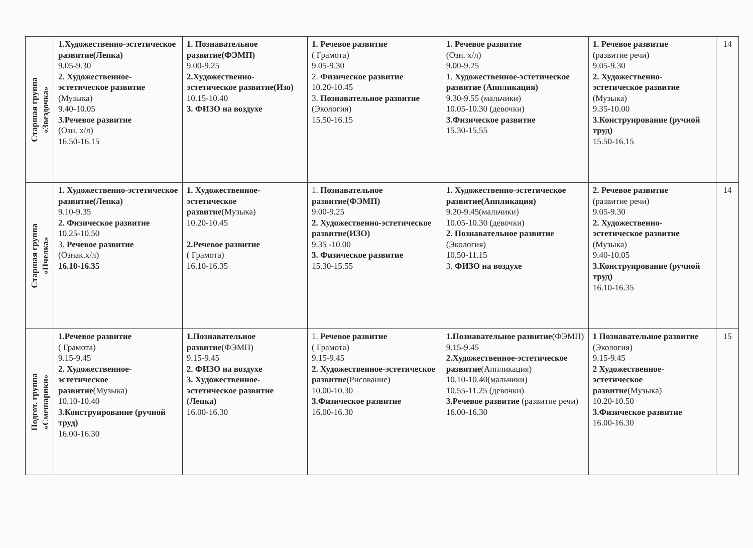| Старшая группа «Звездочка» | 1.Художественно-эстетическое развитие(Лепка) 9.05-9.30 2. Художественное-эстетическое развитие (Музыка) 9.40-10.05 3.Речевое развитие (Озн. х/л) 16.50-16.15 | 1. Познавательное развитие(ФЭМП) 9.00-9.25 2.Художественно-эстетическое развитие(Изо) 10.15-10.40 3. ФИЗО на воздухе | 1. Речевое развитие ( Грамота) 9.05-9.30 2. Физическое развитие 10.20-10.45 3. Познавательное развитие (Экология) 15.50-16.15 | 1. Речевое развитие (Озн. х/л) 9.00-9.25 1. Художественное-эстетическое развитие (Аппликация) 9.30-9.55 (мальчики) 10.05-10.30 (девочки) 3.Физическое развитие 15.30-15.55 | 1. Речевое развитие (развитие речи) 9.05-9.30 2. Художественно-эстетическое развитие (Музыка) 9.35-10.00 3.Конструирование (ручной труд) 15.50-16.15 | 14 |
| Старшая группа «Пчелка» | 1. Художественно-эстетическое развитие(Лепка) 9.10-9.35 2. Физическое развитие 10.25-10.50 3. Речевое развитие (Ознак.х/л) 16.10-16.35 | 1. Художественное-эстетическое развитие (Музыка) 10.20-10.45 2.Речевое развитие ( Грамота) 16.10-16.35 | 1. Познавательное развитие(ФЭМП) 9.00-9.25 2. Художественно-эстетическое развитие(ИЗО) 9.35 -10.00 3. Физическое развитие 15.30-15.55 | 1. Художественно-эстетическое развитие(Аппликация) 9.20-9.45(мальчики) 10.05-10.30 (девочки) 2. Познавательное развитие (Экология) 10.50-11.15 3. ФИЗО на воздухе | 2. Речевое развитие (развитие речи) 9.05-9.30 2. Художественно-эстетическое развитие (Музыка) 9.40-10.05 3.Конструирование (ручной труд) 16.10-16.35 | 14 |
| Подгот. группа «Смешарики» | 1.Речевое развитие ( Грамота) 9.15-9.45 2. Художественное-эстетическое развитие (Музыка) 10.10-10.40 3.Конструирование (ручной труд) 16.00-16.30 | 1.Познавательное развитие (ФЭМП) 9.15-9.45 2. ФИЗО на воздухе 3. Художественное-эстетическое развитие (Лепка) 16.00-16.30 | 1. Речевое развитие ( Грамота) 9.15-9.45 2. Художественное-эстетическое развитие (Рисование) 10.00-10.30 3.Физическое развитие 16.00-16.30 | 1.Познавательное развитие (ФЭМП) 9.15-9.45 2.Художественное-эстетическое развитие (Аппликация) 10.10-10.40(мальчики) 10.55-11.25 (девочки) 3.Речевое развитие (развитие речи) 16.00-16.30 | 1 Познавательное развитие (Экология) 9.15-9.45 2 Художественное-эстетическое развитие (Музыка) 10.20-10.50 3.Физическое развитие 16.00-16.30 | 15 |